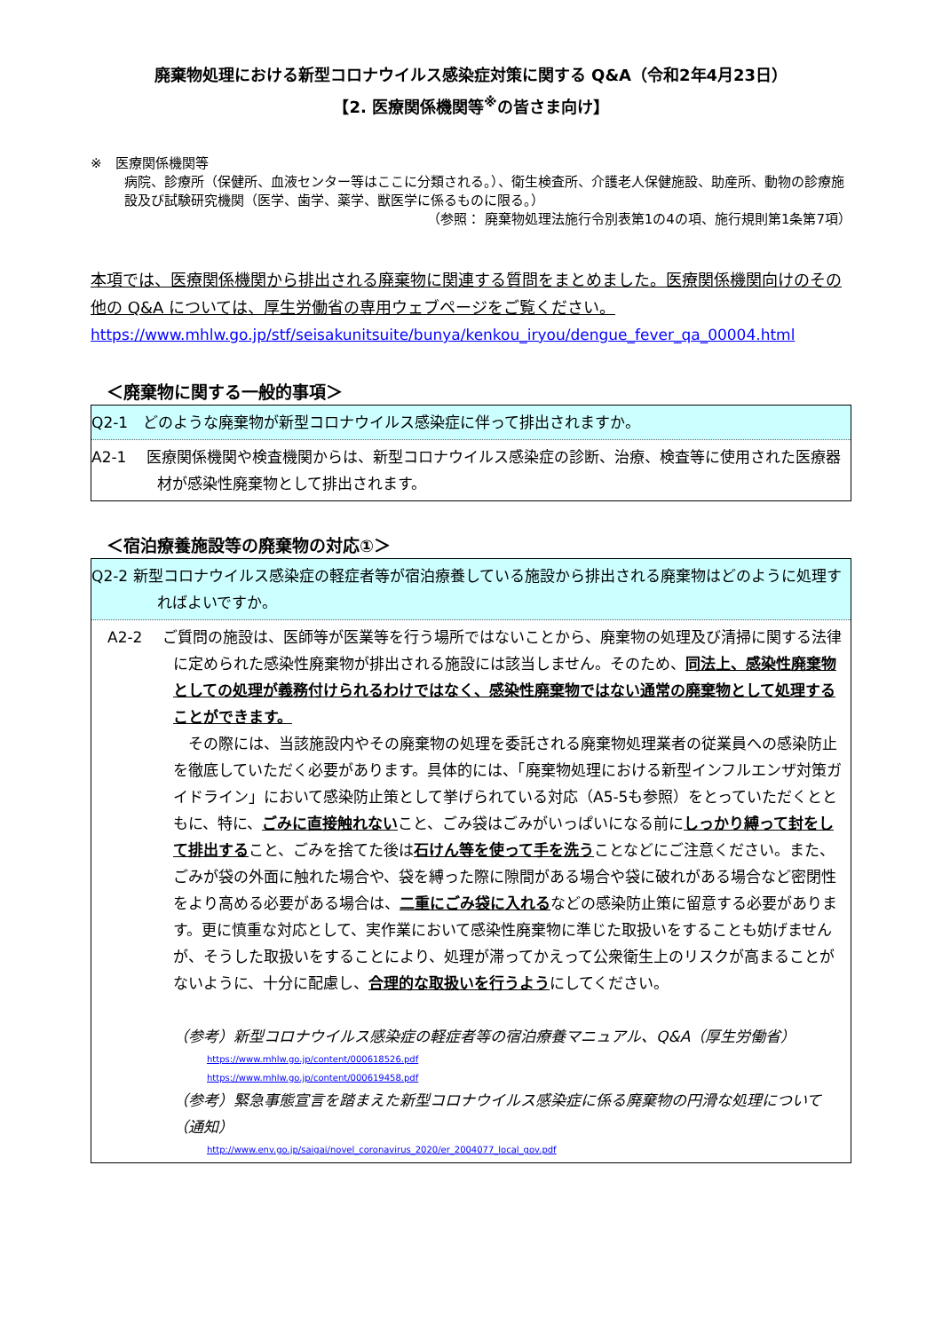廃棄物処理における新型コロナウイルス感染症対策に関する Q&A（令和2年4月23日）
【2. 医療関係機関等<sup>※</sup>の皆さま向け】
※　医療関係機関等
病院、診療所（保健所、血液センター等はここに分類される。）、衛生検査所、介護老人保健施設、助産所、動物の診療施設及び試験研究機関（医学、歯学、薬学、獣医学に係るものに限る。）
（参照： 廃棄物処理法施行令別表第1の4の項、施行規則第1条第7項）
本項では、医療関係機関から排出される廃棄物に関連する質問をまとめました。医療関係機関向けのその他の Q&A については、厚生労働省の専用ウェブページをご覧ください。
https://www.mhlw.go.jp/stf/seisakunitsuite/bunya/kenkou_iryou/dengue_fever_qa_00004.html
＜廃棄物に関する一般的事項＞
Q2-1　どのような廃棄物が新型コロナウイルス感染症に伴って排出されますか。
A2-1　 医療関係機関や検査機関からは、新型コロナウイルス感染症の診断、治療、検査等に使用された医療器材が感染性廃棄物として排出されます。
＜宿泊療養施設等の廃棄物の対応①＞
Q2-2 新型コロナウイルス感染症の軽症者等が宿泊療養している施設から排出される廃棄物はどのように処理すればよいですか。
A2-2　 ご質問の施設は、医師等が医業等を行う場所ではないことから、廃棄物の処理及び清掃に関する法律に定められた感染性廃棄物が排出される施設には該当しません。そのため、同法上、感染性廃棄物としての処理が義務付けられるわけではなく、感染性廃棄物ではない通常の廃棄物として処理することができます。
　その際には、当該施設内やその廃棄物の処理を委託される廃棄物処理業者の従業員への感染防止を徹底していただく必要があります。具体的には、「廃棄物処理における新型インフルエンザ対策ガイドライン」において感染防止策として挙げられている対応（A5-5も参照）をとっていただくとともに、特に、ごみに直接触れないこと、ごみ袋はごみがいっぱいになる前にしっかり縛って封をして排出すること、ごみを捨てた後は石けん等を使って手を洗うことなどにご注意ください。また、ごみが袋の外面に触れた場合や、袋を縛った際に隙間がある場合や袋に破れがある場合など密閉性をより高める必要がある場合は、二重にごみ袋に入れるなどの感染防止策に留意する必要があります。更に慎重な対応として、実作業において感染性廃棄物に準じた取扱いをすることも妨げませんが、そうした取扱いをすることにより、処理が滞ってかえって公衆衛生上のリスクが高まることがないように、十分に配慮し、合理的な取扱いを行うようにしてください。
（参考）新型コロナウイルス感染症の軽症者等の宿泊療養マニュアル、Q&A（厚生労働省）
https://www.mhlw.go.jp/content/000618526.pdf
https://www.mhlw.go.jp/content/000619458.pdf
（参考）緊急事態宣言を踏まえた新型コロナウイルス感染症に係る廃棄物の円滑な処理について（通知）
http://www.env.go.jp/saigai/novel_coronavirus_2020/er_2004077_local_gov.pdf